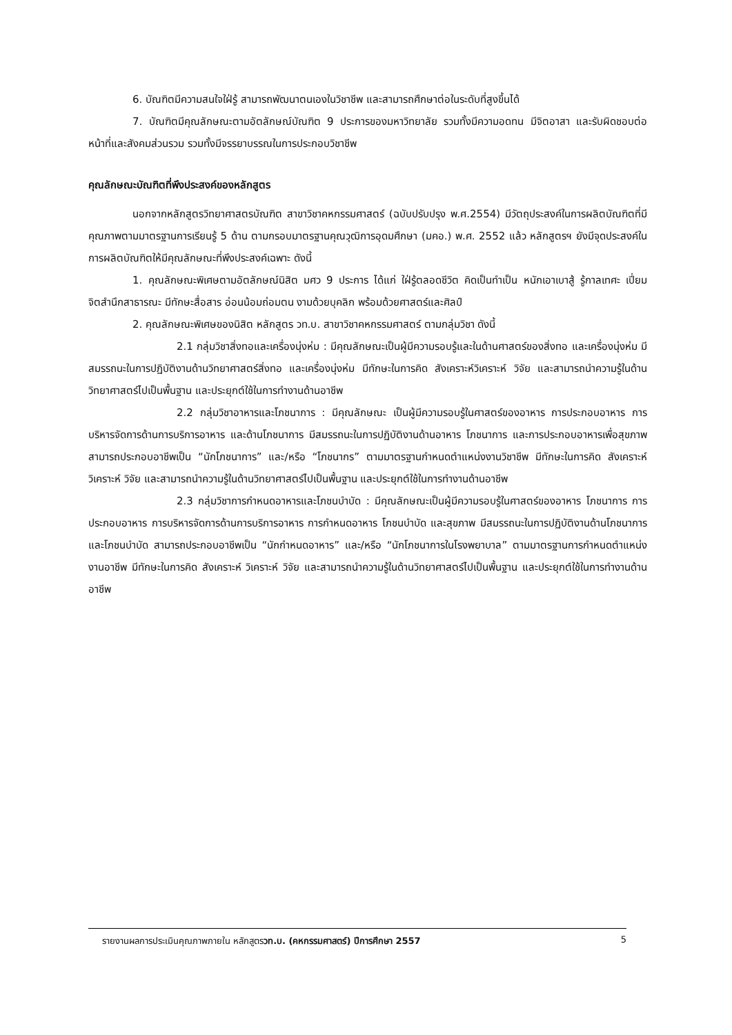6. บัณฑิตมีความสนใจใฝ่รู้ สามารถพัฒนาตนเองในวิชาชีพ และสามารถศึกษาต่อในระดับที่สูงขึ้นได้
7. บัณฑิตมีคุณลักษณะตามอัตลักษณ์บัณฑิต 9 ประการของมหาวิทยาลัย รวมทั้งมีความอดทน มีจิตอาสา และรับผิดชอบต่อหน้าที่และสังคมส่วนรวม รวมทั้งมีจรรยาบรรณในการประกอบวิชาชีพ
คุณลักษณะบัณฑิตที่พึงประสงค์ของหลักสูตร
นอกจากหลักสูตรวิทยาศาสตรบัณฑิต สาขาวิชาคหกรรมศาสตร์ (ฉบับปรับปรุง พ.ศ.2554) มีวัตถุประสงค์ในการผลิตบัณฑิตที่มีคุณภาพตามมาตรฐานการเรียนรู้ 5 ด้าน ตามกรอบมาตรฐานคุณวุฒิการอุดมศึกษา (มคอ.) พ.ศ. 2552 แล้ว หลักสูตรฯ ยังมีจุดประสงค์ในการผลิตบัณฑิตให้มีคุณลักษณะที่พึงประสงค์เฉพาะ ดังนี้
1. คุณลักษณะพิเศษตามอัตลักษณ์นิสิต มศว 9 ประการ ได้แก่ ใฝ่รู้ตลอดชีวิต คิดเป็นทำเป็น หนักเอาเบาสู้ รู้กาลเทศะ เปี่ยมจิตสำนึกสาธารณะ มีทักษะสื่อสาร อ่อนน้อมถ่อมตน งามด้วยบุคลิก พร้อมด้วยศาสตร์และศิลป์
2. คุณลักษณะพิเศษของนิสิต หลักสูตร วท.บ. สาขาวิชาคหกรรมศาสตร์ ตามกลุ่มวิชา ดังนี้
2.1 กลุ่มวิชาสิ่งทอและเครื่องนุ่งห่ม : มีคุณลักษณะเป็นผู้มีความรอบรู้และในด้านศาสตร์ของสิ่งทอ และเครื่องนุ่งห่ม มีสมรรถนะในการปฏิบัติงานด้านวิทยาศาสตร์สิ่งทอ และเครื่องนุ่งห่ม มีทักษะในการคิด สังเคราะห์วิเคราะห์ วิจัย และสามารถนำความรู้ในด้านวิทยาศาสตร์ไปเป็นพื้นฐาน และประยุกต์ใช้ในการทำงานด้านอาชีพ
2.2 กลุ่มวิชาอาหารและโภชนาการ : มีคุณลักษณะ เป็นผู้มีความรอบรู้ในศาสตร์ของอาหาร การประกอบอาหาร การบริหารจัดการด้านการบริการอาหาร และด้านโภชนาการ มีสมรรถนะในการปฏิบัติงานด้านอาหาร โภชนาการ และการประกอบอาหารเพื่อสุขภาพ สามารถประกอบอาชีพเป็น “นักโภชนาการ” และ/หรือ “โภชนากร” ตามมาตรฐานกำหนดตำแหน่งงานวิชาชีพ มีทักษะในการคิด สังเคราะห์ วิเคราะห์ วิจัย และสามารถนำความรู้ในด้านวิทยาศาสตร์ไปเป็นพื้นฐาน และประยุกต์ใช้ในการทำงานด้านอาชีพ
2.3 กลุ่มวิชาการกำหนดอาหารและโภชนบำบัด : มีคุณลักษณะเป็นผู้มีความรอบรู้ในศาสตร์ของอาหาร โภชนาการ การประกอบอาหาร การบริหารจัดการด้านการบริการอาหาร การกำหนดอาหาร โภชนบำบัด และสุขภาพ มีสมรรถนะในการปฏิบัติงานด้านโภชนาการ และโภชนบำบัด สามารถประกอบอาชีพเป็น “นักกำหนดอาหาร” และ/หรือ “นักโภชนาการในโรงพยาบาล” ตามมาตรฐานการกำหนดตำแหน่งงานอาชีพ มีทักษะในการคิด สังเคราะห์ วิเคราะห์ วิจัย และสามารถนำความรู้ในด้านวิทยาศาสตร์ไปเป็นพื้นฐาน และประยุกต์ใช้ในการทำงานด้านอาชีพ
รายงานผลการประเมินคุณภาพภายใน หลักสูตรวท.บ. (คหกรรมศาสตร์) ปีการศึกษา 2557 5